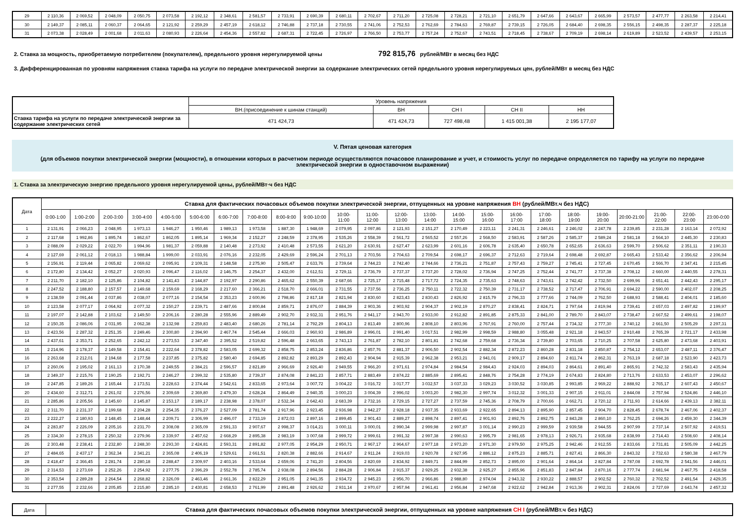| 29 | 2 110,36 | 2 069,52 | 2 048,09 | 2 050,75 | 2 073,58 | 2 192,12 | 2 348,61 | 2 581,57 | 2 733,91 | 2 690,39 | 2 680,11 | 2 702,67 | 2 711,20 | 2 725,08 | 2 728,21 | 2 721,10 | 2 651,79 | 2 647,66 | 2 643,67 | 2 665,99 | 2 573,57 | 2 477,77 | 2 263,58 | 2 214,41 |
| 30 | 2 149,37 | 2 085,11 | 2 060,37 | 2 064,65 | 2 121,92 | 2 259,29 | 2 457,19 | 2 618,12 | 2 746,88 | 2 737,18 | 2 730,55 | 2 741,06 | 2 752,53 | 2 762,69 | 2 784,63 | 2 769,87 | 2 739,15 | 2 726,05 | 2 684,40 | 2 698,35 | 2 556,15 | 2 498,35 | 2 287,37 | 2 225,18 |
| 31 | 2 073,38 | 2 028,49 | 2 001,68 | 2 011,63 | 2 080,93 | 2 226,64 | 2 454,36 | 2 557,82 | 2 687,31 | 2 722,45 | 2 726,97 | 2 766,50 | 2 753,77 | 2 757,24 | 2 752,67 | 2 743,51 | 2 718,45 | 2 738,67 | 2 709,19 | 2 698,14 | 2 619,89 | 2 523,52 | 2 439,57 | 2 253,15 |
2. Ставка за мощность, приобретаемую потребителем (покупателем), предельного уровня нерегулируемой цены 792 815,76 рублей/МВт в месяц без НДС
3. Дифференцированная по уровням напряжения ставка тарифа на услуги по передаче электрической энергии за содержание электрических сетей предельного уровня нерегулируемых цен, рублей/МВт в месяц без НДС
| | Уровень напряжения | | | | |
| | ВН.(присоединение к шинам станций) | ВН | СН I | СН II | НН |
| Ставка тарифа на услуги по передаче электрической энергии за содержание электрических сетей | 471 424,73 | 471 424,73 | 727 498,48 | 1 415 001,38 | 2 195 177,07 |
V. Пятая ценовая категория
(для объемов покупки электрической энергии (мощности), в отношении которых в расчетном периоде осуществляются почасовое планирование и учет, и стоимость услуг по передаче определяется по тарифу на услуги по передаче электрической энергии в одноставочном выражении)
1. Ставка за электрическую энергию предельного уровня нерегулируемой цены, рублей/МВт·ч без НДС
| Дата | Ставка для фактических почасовых объемов покупки электрической энергии, отпущенных на уровне напряжения ВН (рублей/МВт.ч без НДС) | | | | | | | | | | | | | | | | | | | | | | | |
| --- | --- | --- | --- | --- | --- | --- | --- | --- | --- | --- | --- | --- | --- | --- | --- | --- | --- | --- | --- | --- | --- | --- | --- | --- |
| | 0:00-1:00 | 1:00-2:00 | 2:00-3:00 | 3:00-4:00 | 4:00-5:00 | 5:00-6:00 | 6:00-7:00 | 7:00-8:00 | 8:00-9:00 | 9:00-10:00 | 10:00- 11:00 | 11:00- 12:00 | 12:00- 13:00 | 13:00- 14:00 | 14:00- 15:00 | 15:00- 16:00 | 16:00- 17:00 | 17:00- 18:00 | 18:00- 19:00 | 19:00- 20:00 | 20:00-21:00 | 21:00- 22:00 | 22:00- 23:00 | 23:00-0:00 |
| 1 | 2 131,91 | 2 066,23 | 2 048,95 | 1 973,13 | 1 946,27 | 1 950,46 | 1 989,13 | 1 973,58 | 1 887,30 | 1 948,69 | 2 079,95 | 2 097,86 | 2 121,93 | 2 151,27 | 2 170,49 | 2 223,11 | 2 241,31 | 2 246,61 | 2 246,02 | 2 247,78 | 2 239,85 | 2 231,28 | 2 163,14 | 2 072,92 |
| 2 | 2 117,68 | 1 992,86 | 1 895,74 | 1 862,67 | 1 862,05 | 1 895,14 | 1 969,34 | 2 152,27 | 2 248,59 | 2 378,95 | 2 535,26 | 2 558,39 | 2 561,72 | 2 565,52 | 2 557,26 | 2 568,50 | 2 583,91 | 2 587,26 | 2 585,37 | 2 589,24 | 2 581,18 | 2 564,10 | 2 445,30 | 2 230,83 |
| 3 | 2 088,09 | 2 029,22 | 2 022,70 | 1 994,96 | 1 981,37 | 2 059,88 | 2 140,48 | 2 273,92 | 2 410,48 | 2 573,55 | 2 621,20 | 2 630,91 | 2 627,47 | 2 623,99 | 2 601,16 | 2 606,78 | 2 635,40 | 2 650,78 | 2 652,65 | 2 636,63 | 2 599,70 | 2 506,62 | 2 351,11 | 2 190,33 |
| 4 | 2 127,69 | 2 061,12 | 2 018,13 | 1 988,84 | 1 999,00 | 2 033,91 | 2 076,16 | 2 232,05 | 2 429,69 | 2 596,24 | 2 701,13 | 2 703,56 | 2 704,63 | 2 709,54 | 2 698,17 | 2 696,37 | 2 712,63 | 2 719,64 | 2 698,48 | 2 692,87 | 2 665,43 | 2 533,42 | 2 356,62 | 2 206,94 |
| 5 | 2 156,91 | 2 119,44 | 2 065,82 | 2 069,62 | 2 095,91 | 2 109,31 | 2 148,58 | 2 275,90 | 2 505,47 | 2 633,76 | 2 739,64 | 2 744,23 | 2 742,40 | 2 744,66 | 2 736,21 | 2 751,87 | 2 757,43 | 2 759,27 | 2 745,41 | 2 727,45 | 2 670,45 | 2 566,70 | 2 347,41 | 2 215,45 |
| 6 | 2 172,80 | 2 134,42 | 2 052,27 | 2 020,93 | 2 096,47 | 2 116,02 | 2 146,75 | 2 254,37 | 2 432,00 | 2 612,51 | 2 729,11 | 2 736,79 | 2 737,37 | 2 737,20 | 2 728,02 | 2 736,94 | 2 747,25 | 2 752,44 | 2 741,77 | 2 737,38 | 2 708,12 | 2 660,00 | 2 440,55 | 2 278,31 |
| 7 | 2 211,70 | 2 182,10 | 2 125,86 | 2 104,82 | 2 141,43 | 2 144,87 | 2 192,97 | 2 290,86 | 2 465,62 | 2 550,39 | 2 687,66 | 2 725,17 | 2 715,48 | 2 717,72 | 2 724,35 | 2 735,63 | 2 748,63 | 2 743,61 | 2 742,42 | 2 732,50 | 2 699,96 | 2 651,41 | 2 442,43 | 2 295,17 |
| 8 | 2 247,52 | 2 188,80 | 2 157,57 | 2 149,68 | 2 159,69 | 2 168,29 | 2 217,60 | 2 366,21 | 2 518,70 | 2 666,01 | 2 731,55 | 2 737,56 | 2 736,25 | 2 750,11 | 2 722,32 | 2 750,39 | 2 731,17 | 2 738,52 | 2 717,47 | 2 706,91 | 2 694,22 | 2 590,00 | 2 402,07 | 2 208,25 |
| 9 | 2 138,59 | 2 091,44 | 2 037,86 | 2 038,07 | 2 077,16 | 2 154,54 | 2 353,23 | 2 600,96 | 2 798,86 | 2 817,18 | 2 821,94 | 2 830,60 | 2 823,43 | 2 830,43 | 2 826,92 | 2 815,79 | 2 796,33 | 2 777,66 | 2 744,09 | 2 762,50 | 2 688,93 | 2 588,41 | 2 404,01 | 2 185,60 |
| 10 | 2 123,58 | 2 077,17 | 2 064,92 | 2 077,32 | 2 150,27 | 2 239,71 | 2 487,66 | 2 800,84 | 2 859,71 | 2 876,07 | 2 884,39 | 2 903,36 | 2 903,92 | 2 904,37 | 2 902,19 | 2 870,27 | 2 838,41 | 2 824,71 | 2 797,64 | 2 819,94 | 2 739,41 | 2 657,03 | 2 497,82 | 2 199,97 |
| 11 | 2 197,07 | 2 142,88 | 2 103,62 | 2 149,50 | 2 206,16 | 2 280,28 | 2 555,96 | 2 889,49 | 2 902,70 | 2 932,31 | 2 951,76 | 2 941,17 | 2 943,70 | 2 933,00 | 2 912,82 | 2 891,85 | 2 875,33 | 2 841,00 | 2 789,70 | 2 843,07 | 2 738,47 | 2 667,52 | 2 499,61 | 2 198,07 |
| 12 | 2 150,35 | 2 086,06 | 2 031,95 | 2 062,38 | 2 132,98 | 2 259,83 | 2 483,40 | 2 680,26 | 2 781,14 | 2 792,29 | 2 804,13 | 2 813,49 | 2 800,96 | 2 808,10 | 2 803,96 | 2 767,91 | 2 760,00 | 2 757,44 | 2 734,32 | 2 777,30 | 2 740,12 | 2 661,50 | 2 505,29 | 2 297,31 |
| 13 | 2 423,56 | 2 287,32 | 2 251,35 | 2 249,46 | 2 300,80 | 2 394,90 | 2 467,74 | 2 545,44 | 2 666,03 | 2 960,93 | 2 986,89 | 2 996,01 | 2 991,40 | 3 017,51 | 2 982,99 | 2 998,59 | 2 988,80 | 3 055,48 | 2 921,18 | 2 943,57 | 2 910,48 | 2 765,39 | 2 721,17 | 2 433,98 |
| 14 | 2 437,61 | 2 353,71 | 2 252,65 | 2 242,12 | 2 273,53 | 2 347,40 | 2 395,52 | 2 519,82 | 2 596,48 | 2 663,65 | 2 743,13 | 2 761,87 | 2 782,10 | 2 801,81 | 2 742,68 | 2 759,68 | 2 736,34 | 2 739,80 | 2 703,65 | 2 710,25 | 2 707,58 | 2 625,80 | 2 473,68 | 2 403,91 |
| 15 | 2 214,96 | 2 178,37 | 2 149,58 | 2 154,41 | 2 222,64 | 2 378,82 | 2 583,05 | 2 699,32 | 2 858,75 | 2 853,24 | 2 836,86 | 2 857,76 | 2 881,37 | 2 906,50 | 2 902,54 | 2 882,34 | 2 872,23 | 2 860,28 | 2 831,18 | 2 850,87 | 2 754,12 | 2 653,07 | 2 487,11 | 2 376,47 |
| 16 | 2 263,68 | 2 212,01 | 2 194,68 | 2 177,58 | 2 237,85 | 2 375,82 | 2 580,40 | 2 694,85 | 2 892,82 | 2 893,29 | 2 892,43 | 2 904,94 | 2 915,39 | 2 962,38 | 2 953,21 | 2 941,01 | 2 909,17 | 2 894,60 | 2 811,74 | 2 862,31 | 2 763,19 | 2 687,18 | 2 523,90 | 2 423,73 |
| 17 | 2 260,06 | 2 195,02 | 2 161,13 | 2 170,38 | 2 249,55 | 2 384,21 | 2 596,57 | 2 821,89 | 2 966,69 | 2 926,40 | 2 949,55 | 2 966,20 | 2 971,61 | 2 974,84 | 2 984,54 | 2 984,43 | 2 924,03 | 2 894,03 | 2 864,61 | 2 891,40 | 2 865,91 | 2 742,32 | 2 583,43 | 2 435,94 |
| 18 | 2 349,37 | 2 215,76 | 2 190,25 | 2 192,71 | 2 246,27 | 2 399,32 | 2 535,80 | 2 739,37 | 2 874,08 | 2 841,23 | 2 857,71 | 2 883,49 | 2 874,22 | 2 885,69 | 2 895,41 | 2 848,76 | 2 754,28 | 2 774,19 | 2 674,83 | 2 824,80 | 2 713,76 | 2 633,53 | 2 453,07 | 2 296,62 |
| 19 | 2 247,85 | 2 189,26 | 2 165,44 | 2 173,51 | 2 228,63 | 2 374,44 | 2 542,61 | 2 833,65 | 2 973,64 | 3 007,72 | 3 004,22 | 3 016,72 | 3 017,77 | 3 032,57 | 3 037,33 | 3 029,23 | 3 030,52 | 3 030,85 | 2 993,85 | 2 969,22 | 2 888,92 | 2 765,17 | 2 607,43 | 2 450,67 |
| 20 | 2 434,60 | 2 312,71 | 2 261,02 | 2 276,56 | 2 309,69 | 2 369,80 | 2 479,30 | 2 628,24 | 2 864,49 | 2 940,35 | 3 000,23 | 3 004,39 | 2 996,02 | 3 003,20 | 2 982,30 | 2 997,74 | 3 012,32 | 3 001,33 | 2 907,15 | 2 911,01 | 2 844,08 | 2 757,94 | 2 524,86 | 2 446,10 |
| 21 | 2 285,86 | 2 205,56 | 2 145,60 | 2 145,87 | 2 153,17 | 2 189,17 | 2 238,98 | 2 378,07 | 2 532,34 | 2 642,43 | 2 683,39 | 2 732,16 | 2 729,15 | 2 727,27 | 2 737,59 | 2 745,36 | 2 708,79 | 2 700,66 | 2 662,71 | 2 720,12 | 2 711,93 | 2 614,66 | 2 439,13 | 2 382,11 |
| 22 | 2 311,70 | 2 231,37 | 2 199,68 | 2 204,28 | 2 254,35 | 2 376,27 | 2 527,09 | 2 781,74 | 2 917,96 | 2 923,45 | 2 936,98 | 2 942,27 | 2 928,18 | 2 937,35 | 2 933,69 | 2 922,65 | 2 894,13 | 2 895,90 | 2 857,45 | 2 904,70 | 2 828,45 | 2 678,74 | 2 467,06 | 2 402,37 |
| 23 | 2 222,27 | 2 180,93 | 2 148,45 | 2 148,44 | 2 209,71 | 2 306,99 | 2 496,07 | 2 733,19 | 2 872,03 | 2 897,16 | 2 899,45 | 2 901,43 | 2 889,27 | 2 898,74 | 2 897,41 | 2 901,93 | 2 892,76 | 2 892,75 | 2 843,28 | 2 860,10 | 2 762,25 | 2 694,26 | 2 459,30 | 2 344,39 |
| 24 | 2 283,87 | 2 226,09 | 2 205,16 | 2 231,70 | 2 308,08 | 2 365,09 | 2 591,33 | 2 907,67 | 2 998,37 | 3 014,21 | 3 000,11 | 3 000,01 | 2 990,34 | 2 999,98 | 2 997,87 | 3 001,14 | 2 990,23 | 2 999,59 | 2 939,58 | 2 944,55 | 2 907,99 | 2 737,14 | 2 507,92 | 2 419,51 |
| 25 | 2 334,30 | 2 278,15 | 2 250,32 | 2 279,96 | 2 339,97 | 2 457,62 | 2 668,29 | 2 895,38 | 2 983,19 | 3 007,68 | 2 999,72 | 2 999,61 | 2 991,32 | 2 997,38 | 2 990,63 | 2 995,79 | 2 981,65 | 2 978,13 | 2 926,71 | 2 935,68 | 2 838,99 | 2 714,43 | 2 508,60 | 2 408,14 |
| 26 | 2 303,48 | 2 238,41 | 2 232,80 | 2 248,30 | 2 293,30 | 2 424,81 | 2 593,31 | 2 891,82 | 2 977,05 | 2 954,29 | 2 950,71 | 2 967,17 | 2 964,67 | 2 977,18 | 2 973,20 | 2 971,30 | 2 979,50 | 2 975,25 | 2 942,46 | 2 912,55 | 2 833,66 | 2 731,81 | 2 505,09 | 2 442,25 |
| 27 | 2 484,65 | 2 437,17 | 2 362,34 | 2 341,21 | 2 365,08 | 2 406,19 | 2 529,61 | 2 661,51 | 2 820,38 | 2 882,66 | 2 914,67 | 2 911,24 | 2 919,03 | 2 920,78 | 2 927,95 | 2 886,12 | 2 875,23 | 2 885,71 | 2 827,41 | 2 866,30 | 2 843,32 | 2 732,63 | 2 580,38 | 2 467,79 |
| 28 | 2 418,47 | 2 366,45 | 2 281,74 | 2 280,18 | 2 288,47 | 2 309,97 | 2 403,16 | 2 533,64 | 2 659,06 | 2 741,20 | 2 804,56 | 2 820,69 | 2 834,92 | 2 849,71 | 2 844,99 | 2 852,73 | 2 895,00 | 2 901,64 | 2 864,14 | 2 827,84 | 2 787,08 | 2 692,78 | 2 541,56 | 2 446,01 |
| 29 | 2 314,53 | 2 273,69 | 2 252,26 | 2 254,92 | 2 277,75 | 2 396,29 | 2 552,78 | 2 785,74 | 2 938,08 | 2 894,56 | 2 884,28 | 2 906,84 | 2 915,37 | 2 929,25 | 2 932,38 | 2 925,27 | 2 855,96 | 2 851,83 | 2 847,84 | 2 870,16 | 2 777,74 | 2 681,94 | 2 467,75 | 2 418,58 |
| 30 | 2 353,54 | 2 289,28 | 2 264,54 | 2 268,82 | 2 326,09 | 2 463,46 | 2 661,36 | 2 822,29 | 2 951,05 | 2 941,35 | 2 934,72 | 2 945,23 | 2 956,70 | 2 966,86 | 2 988,80 | 2 974,04 | 2 943,32 | 2 930,22 | 2 888,57 | 2 902,52 | 2 760,32 | 2 702,52 | 2 491,54 | 2 429,35 |
| 31 | 2 277,55 | 2 232,66 | 2 205,85 | 2 215,80 | 2 285,10 | 2 430,81 | 2 658,53 | 2 761,99 | 2 891,48 | 2 926,62 | 2 931,14 | 2 970,67 | 2 957,94 | 2 961,41 | 2 956,84 | 2 947,68 | 2 922,62 | 2 942,84 | 2 913,36 | 2 902,31 | 2 824,06 | 2 727,69 | 2 643,74 | 2 457,32 |
| Дата | Ставка для фактических почасовых объемов покупки электрической энергии, отпущенных на уровне напряжения СН I (рублей/МВт.ч без НДС) |
| --- | --- |